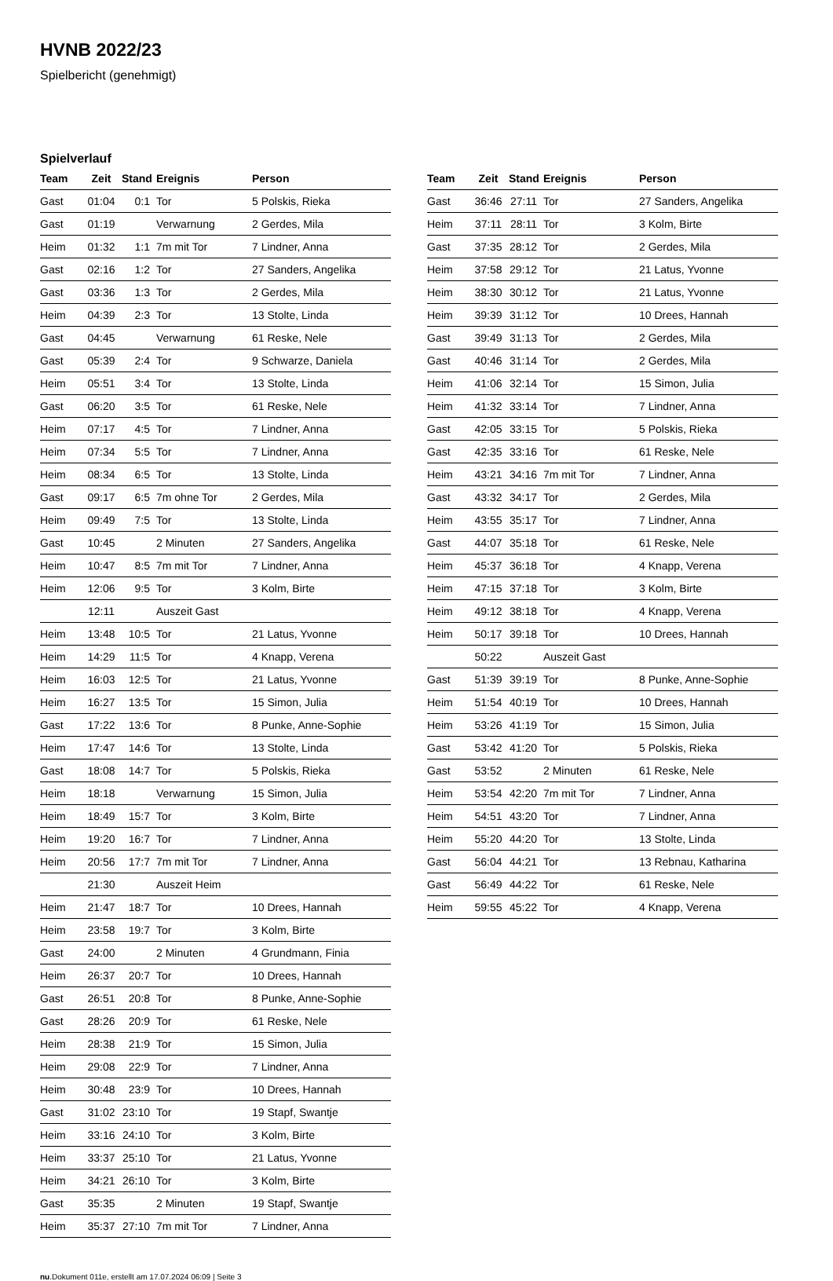HVNB 2022/23
Spielbericht (genehmigt)
Spielverlauf
| Team | Zeit | Stand | Ereignis | Person |
| --- | --- | --- | --- | --- |
| Gast | 01:04 | 0:1 | Tor | 5 Polskis, Rieka |
| Gast | 01:19 | | Verwarnung | 2 Gerdes, Mila |
| Heim | 01:32 | 1:1 | 7m mit Tor | 7 Lindner, Anna |
| Gast | 02:16 | 1:2 | Tor | 27 Sanders, Angelika |
| Gast | 03:36 | 1:3 | Tor | 2 Gerdes, Mila |
| Heim | 04:39 | 2:3 | Tor | 13 Stolte, Linda |
| Gast | 04:45 | | Verwarnung | 61 Reske, Nele |
| Gast | 05:39 | 2:4 | Tor | 9 Schwarze, Daniela |
| Heim | 05:51 | 3:4 | Tor | 13 Stolte, Linda |
| Gast | 06:20 | 3:5 | Tor | 61 Reske, Nele |
| Heim | 07:17 | 4:5 | Tor | 7 Lindner, Anna |
| Heim | 07:34 | 5:5 | Tor | 7 Lindner, Anna |
| Heim | 08:34 | 6:5 | Tor | 13 Stolte, Linda |
| Gast | 09:17 | 6:5 | 7m ohne Tor | 2 Gerdes, Mila |
| Heim | 09:49 | 7:5 | Tor | 13 Stolte, Linda |
| Gast | 10:45 | | 2 Minuten | 27 Sanders, Angelika |
| Heim | 10:47 | 8:5 | 7m mit Tor | 7 Lindner, Anna |
| Heim | 12:06 | 9:5 | Tor | 3 Kolm, Birte |
| | 12:11 | | Auszeit Gast | |
| Heim | 13:48 | 10:5 | Tor | 21 Latus, Yvonne |
| Heim | 14:29 | 11:5 | Tor | 4 Knapp, Verena |
| Heim | 16:03 | 12:5 | Tor | 21 Latus, Yvonne |
| Heim | 16:27 | 13:5 | Tor | 15 Simon, Julia |
| Gast | 17:22 | 13:6 | Tor | 8 Punke, Anne-Sophie |
| Heim | 17:47 | 14:6 | Tor | 13 Stolte, Linda |
| Gast | 18:08 | 14:7 | Tor | 5 Polskis, Rieka |
| Heim | 18:18 | | Verwarnung | 15 Simon, Julia |
| Heim | 18:49 | 15:7 | Tor | 3 Kolm, Birte |
| Heim | 19:20 | 16:7 | Tor | 7 Lindner, Anna |
| Heim | 20:56 | 17:7 | 7m mit Tor | 7 Lindner, Anna |
| | 21:30 | | Auszeit Heim | |
| Heim | 21:47 | 18:7 | Tor | 10 Drees, Hannah |
| Heim | 23:58 | 19:7 | Tor | 3 Kolm, Birte |
| Gast | 24:00 | | 2 Minuten | 4 Grundmann, Finia |
| Heim | 26:37 | 20:7 | Tor | 10 Drees, Hannah |
| Gast | 26:51 | 20:8 | Tor | 8 Punke, Anne-Sophie |
| Gast | 28:26 | 20:9 | Tor | 61 Reske, Nele |
| Heim | 28:38 | 21:9 | Tor | 15 Simon, Julia |
| Heim | 29:08 | 22:9 | Tor | 7 Lindner, Anna |
| Heim | 30:48 | 23:9 | Tor | 10 Drees, Hannah |
| Gast | 31:02 | 23:10 | Tor | 19 Stapf, Swantje |
| Heim | 33:16 | 24:10 | Tor | 3 Kolm, Birte |
| Heim | 33:37 | 25:10 | Tor | 21 Latus, Yvonne |
| Heim | 34:21 | 26:10 | Tor | 3 Kolm, Birte |
| Gast | 35:35 | | 2 Minuten | 19 Stapf, Swantje |
| Heim | 35:37 | 27:10 | 7m mit Tor | 7 Lindner, Anna |
| Team | Zeit | Stand | Ereignis | Person |
| --- | --- | --- | --- | --- |
| Gast | 36:46 | 27:11 | Tor | 27 Sanders, Angelika |
| Heim | 37:11 | 28:11 | Tor | 3 Kolm, Birte |
| Gast | 37:35 | 28:12 | Tor | 2 Gerdes, Mila |
| Heim | 37:58 | 29:12 | Tor | 21 Latus, Yvonne |
| Heim | 38:30 | 30:12 | Tor | 21 Latus, Yvonne |
| Heim | 39:39 | 31:12 | Tor | 10 Drees, Hannah |
| Gast | 39:49 | 31:13 | Tor | 2 Gerdes, Mila |
| Gast | 40:46 | 31:14 | Tor | 2 Gerdes, Mila |
| Heim | 41:06 | 32:14 | Tor | 15 Simon, Julia |
| Heim | 41:32 | 33:14 | Tor | 7 Lindner, Anna |
| Gast | 42:05 | 33:15 | Tor | 5 Polskis, Rieka |
| Gast | 42:35 | 33:16 | Tor | 61 Reske, Nele |
| Heim | 43:21 | 34:16 | 7m mit Tor | 7 Lindner, Anna |
| Gast | 43:32 | 34:17 | Tor | 2 Gerdes, Mila |
| Heim | 43:55 | 35:17 | Tor | 7 Lindner, Anna |
| Gast | 44:07 | 35:18 | Tor | 61 Reske, Nele |
| Heim | 45:37 | 36:18 | Tor | 4 Knapp, Verena |
| Heim | 47:15 | 37:18 | Tor | 3 Kolm, Birte |
| Heim | 49:12 | 38:18 | Tor | 4 Knapp, Verena |
| Heim | 50:17 | 39:18 | Tor | 10 Drees, Hannah |
| | 50:22 | | Auszeit Gast | |
| Gast | 51:39 | 39:19 | Tor | 8 Punke, Anne-Sophie |
| Heim | 51:54 | 40:19 | Tor | 10 Drees, Hannah |
| Heim | 53:26 | 41:19 | Tor | 15 Simon, Julia |
| Gast | 53:42 | 41:20 | Tor | 5 Polskis, Rieka |
| Gast | 53:52 | | 2 Minuten | 61 Reske, Nele |
| Heim | 53:54 | 42:20 | 7m mit Tor | 7 Lindner, Anna |
| Heim | 54:51 | 43:20 | Tor | 7 Lindner, Anna |
| Heim | 55:20 | 44:20 | Tor | 13 Stolte, Linda |
| Gast | 56:04 | 44:21 | Tor | 13 Rebnau, Katharina |
| Gast | 56:49 | 44:22 | Tor | 61 Reske, Nele |
| Heim | 59:55 | 45:22 | Tor | 4 Knapp, Verena |
nu.Dokument 011e, erstellt am 17.07.2024 06:09 | Seite 3